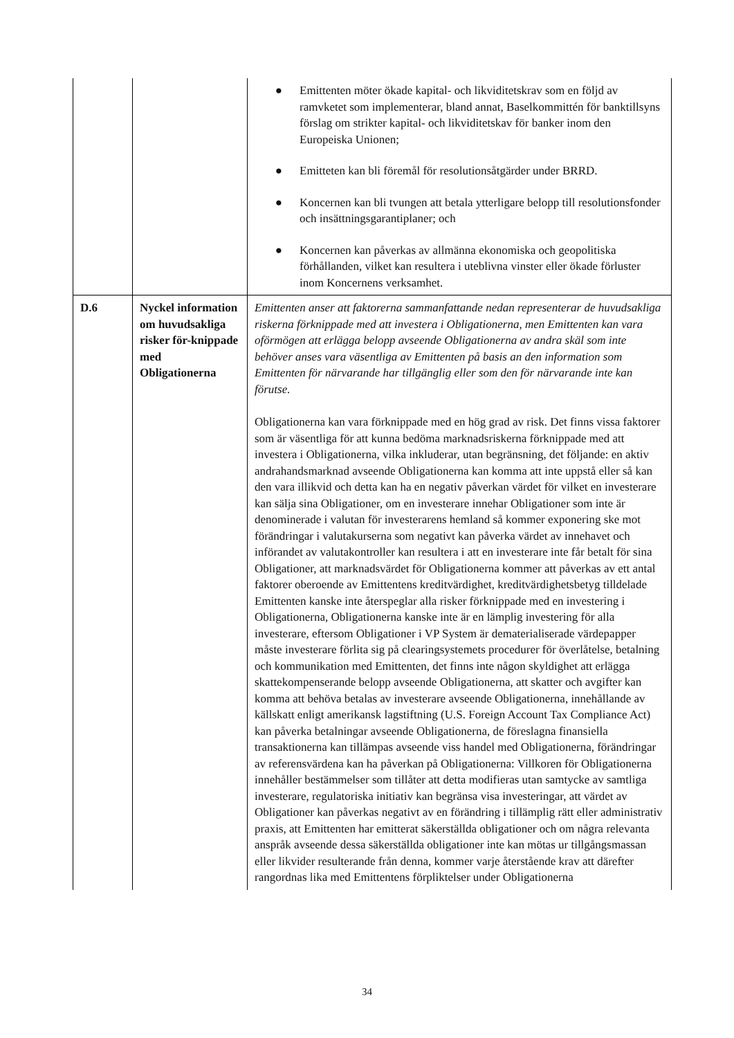| | | ● Emittenten möter ökade kapital- och likviditetskrav som en följd av ramvketet som implementerar, bland annat, Baselkommittén för banktillsyns förslag om strikter kapital- och likviditetskav för banker inom den Europeiska Unionen; ● Emitteten kan bli föremål för resolutionsåtgärder under BRRD. ● Koncernen kan bli tvungen att betala ytterligare belopp till resolutionsfonder och insättningsgarantiplaner; och ● Koncernen kan påverkas av allmänna ekonomiska och geopolitiska förhållanden, vilket kan resultera i uteblivna vinster eller ökade förluster inom Koncernens verksamhet. |
| D.6 | Nyckel information om huvudsakliga risker för-knippade med Obligationerna | Emittenten anser att faktorerna sammanfattande nedan representerar de huvudsakliga riskerna förknippade med att investera i Obligationerna, men Emittenten kan vara oförmögen att erlägga belopp avseende Obligationerna av andra skäl som inte behöver anses vara väsentliga av Emittenten på basis an den information som Emittenten för närvarande har tillgänglig eller som den för närvarande inte kan förutse. Obligationerna kan vara förknippade med en hög grad av risk. Det finns vissa faktorer som är väsentliga för att kunna bedöma marknadsriskerna förknippade med att investera i Obligationerna, vilka inkluderar, utan begränsning, det följande: en aktiv andrahandsmarknad avseende Obligationerna kan komma att inte uppstå eller så kan den vara illikvid och detta kan ha en negativ påverkan värdet för vilket en investerare kan sälja sina Obligationer, om en investerare innehar Obligationer som inte är denominerade i valutan för investerarens hemland så kommer exponering ske mot förändringar i valutakurserna som negativt kan påverka värdet av innehavet och införandet av valutakontroller kan resultera i att en investerare inte får betalt för sina Obligationer, att marknadsvärdet för Obligationerna kommer att påverkas av ett antal faktorer oberoende av Emittentens kreditvärdighet, kreditvärdighetsbetyg tilldelade Emittenten kanske inte återspeglar alla risker förknippade med en investering i Obligationerna, Obligationerna kanske inte är en lämplig investering för alla investerare, eftersom Obligationer i VP System är dematerialiserade värdepapper måste investerare förlita sig på clearingsystemets procedurer för överlåtelse, betalning och kommunikation med Emittenten, det finns inte någon skyldighet att erlägga skattekompenserande belopp avseende Obligationerna, att skatter och avgifter kan komma att behöva betalas av investerare avseende Obligationerna, innehållande av källskatt enligt amerikansk lagstiftning (U.S. Foreign Account Tax Compliance Act) kan påverka betalningar avseende Obligationerna, de föreslagna finansiella transaktionerna kan tillämpas avseende viss handel med Obligationerna, förändringar av referensvärdena kan ha påverkan på Obligationerna: Villkoren för Obligationerna innehåller bestämmelser som tillåter att detta modifieras utan samtycke av samtliga investerare, regulatoriska initiativ kan begränsa visa investeringar, att värdet av Obligationer kan påverkas negativt av en förändring i tillämplig rätt eller administrativ praxis, att Emittenten har emitterat säkerställda obligationer och om några relevanta anspråk avseende dessa säkerställda obligationer inte kan mötas ur tillgångsmassan eller likvider resulterande från denna, kommer varje återstående krav att därefter rangordnas lika med Emittentens förpliktelser under Obligationerna |
34